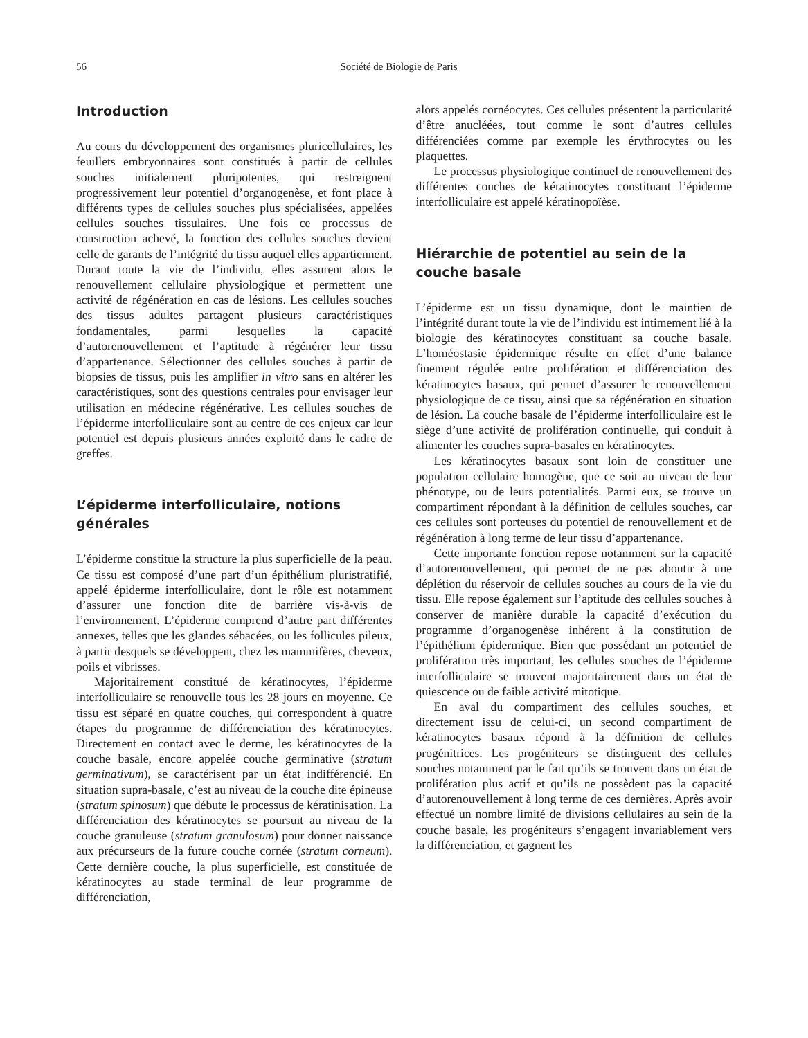56 Société de Biologie de Paris
Introduction
Au cours du développement des organismes pluricellulaires, les feuillets embryonnaires sont constitués à partir de cellules souches initialement pluripotentes, qui restreignent progressivement leur potentiel d’organogenèse, et font place à différents types de cellules souches plus spécialisées, appelées cellules souches tissulaires. Une fois ce processus de construction achevé, la fonction des cellules souches devient celle de garants de l’intégrité du tissu auquel elles appartiennent. Durant toute la vie de l’individu, elles assurent alors le renouvellement cellulaire physiologique et permettent une activité de régénération en cas de lésions. Les cellules souches des tissus adultes partagent plusieurs caractéristiques fondamentales, parmi lesquelles la capacité d’autorenouvellement et l’aptitude à régénérer leur tissu d’appartenance. Sélectionner des cellules souches à partir de biopsies de tissus, puis les amplifier in vitro sans en altérer les caractéristiques, sont des questions centrales pour envisager leur utilisation en médecine régénérative. Les cellules souches de l’épiderme interfolliculaire sont au centre de ces enjeux car leur potentiel est depuis plusieurs années exploité dans le cadre de greffes.
L’épiderme interfolliculaire, notions générales
L’épiderme constitue la structure la plus superficielle de la peau. Ce tissu est composé d’une part d’un épithélium pluristratifié, appelé épiderme interfolliculaire, dont le rôle est notamment d’assurer une fonction dite de barrière vis-à-vis de l’environnement. L’épiderme comprend d’autre part différentes annexes, telles que les glandes sébacées, ou les follicules pileux, à partir desquels se développent, chez les mammifères, cheveux, poils et vibrisses.
Majoritairement constitué de kératinocytes, l’épiderme interfolliculaire se renouvelle tous les 28 jours en moyenne. Ce tissu est séparé en quatre couches, qui correspondent à quatre étapes du programme de différenciation des kératinocytes. Directement en contact avec le derme, les kératinocytes de la couche basale, encore appelée couche germinative (stratum germinativum), se caractérisent par un état indifférencié. En situation supra-basale, c’est au niveau de la couche dite épineuse (stratum spinosum) que débute le processus de kératinisation. La différenciation des kératinocytes se poursuit au niveau de la couche granuleuse (stratum granulosum) pour donner naissance aux précurseurs de la future couche cornée (stratum corneum). Cette dernière couche, la plus superficielle, est constituée de kératinocytes au stade terminal de leur programme de différenciation,
alors appelés cornéocytes. Ces cellules présentent la particularité d’être anucléées, tout comme le sont d’autres cellules différenciées comme par exemple les érythrocytes ou les plaquettes.
Le processus physiologique continuel de renouvellement des différentes couches de kératinocytes constituant l’épiderme interfolliculaire est appelé kératinopoïèse.
Hiérarchie de potentiel au sein de la couche basale
L’épiderme est un tissu dynamique, dont le maintien de l’intégrité durant toute la vie de l’individu est intimement lié à la biologie des kératinocytes constituant sa couche basale. L’homéostasie épidermique résulte en effet d’une balance finement régulée entre prolifération et différenciation des kératinocytes basaux, qui permet d’assurer le renouvellement physiologique de ce tissu, ainsi que sa régénération en situation de lésion. La couche basale de l’épiderme interfolliculaire est le siège d’une activité de prolifération continuelle, qui conduit à alimenter les couches supra-basales en kératinocytes.
Les kératinocytes basaux sont loin de constituer une population cellulaire homogène, que ce soit au niveau de leur phénotype, ou de leurs potentialités. Parmi eux, se trouve un compartiment répondant à la définition de cellules souches, car ces cellules sont porteuses du potentiel de renouvellement et de régénération à long terme de leur tissu d’appartenance.
Cette importante fonction repose notamment sur la capacité d’autorenouvellement, qui permet de ne pas aboutir à une déplétion du réservoir de cellules souches au cours de la vie du tissu. Elle repose également sur l’aptitude des cellules souches à conserver de manière durable la capacité d’exécution du programme d’organogenèse inhérent à la constitution de l’épithélium épidermique. Bien que possédant un potentiel de prolifération très important, les cellules souches de l’épiderme interfolliculaire se trouvent majoritairement dans un état de quiescence ou de faible activité mitotique.
En aval du compartiment des cellules souches, et directement issu de celui-ci, un second compartiment de kératinocytes basaux répond à la définition de cellules progénitrices. Les progéniteurs se distinguent des cellules souches notamment par le fait qu’ils se trouvent dans un état de prolifération plus actif et qu’ils ne possèdent pas la capacité d’autorenouvellement à long terme de ces dernières. Après avoir effectué un nombre limité de divisions cellulaires au sein de la couche basale, les progéniteurs s’engagent invariablement vers la différenciation, et gagnent les